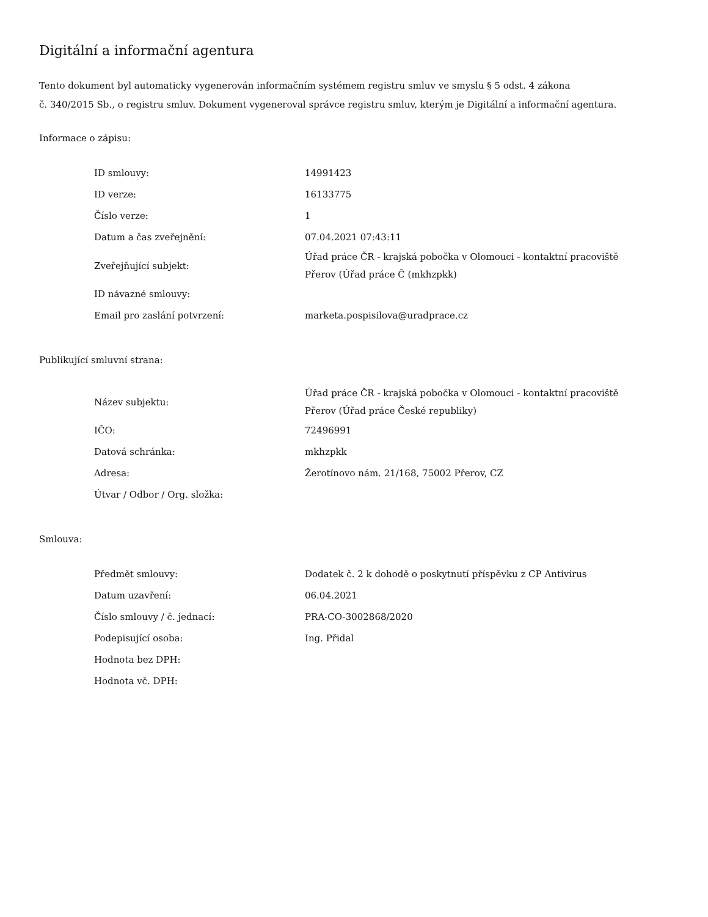Digitální a informační agentura
Tento dokument byl automaticky vygenerován informačním systémem registru smluv ve smyslu § 5 odst. 4 zákona
č. 340/2015 Sb., o registru smluv. Dokument vygeneroval správce registru smluv, kterým je Digitální a informační agentura.
Informace o zápisu:
| ID smlouvy: | 14991423 |
| ID verze: | 16133775 |
| Číslo verze: | 1 |
| Datum a čas zveřejnění: | 07.04.2021 07:43:11 |
| Zveřejňující subjekt: | Úřad práce ČR - krajská pobočka v Olomouci - kontaktní pracoviště Přerov (Úřad práce Č (mkhzpkk) |
| ID návazné smlouvy: | |
| Email pro zaslání potvrzení: | marketa.pospisilova@uradprace.cz |
Publikující smluvní strana:
| Název subjektu: | Úřad práce ČR - krajská pobočka v Olomouci - kontaktní pracoviště Přerov (Úřad práce České republiky) |
| IČO: | 72496991 |
| Datová schránka: | mkhzpkk |
| Adresa: | Žerotínovo nám. 21/168, 75002 Přerov, CZ |
| Útvar / Odbor / Org. složka: | |
Smlouva:
| Předmět smlouvy: | Dodatek č. 2 k dohodě o poskytnutí příspěvku z CP Antivirus |
| Datum uzavření: | 06.04.2021 |
| Číslo smlouvy / č. jednací: | PRA-CO-3002868/2020 |
| Podepisující osoba: | Ing. Přidal |
| Hodnota bez DPH: | |
| Hodnota vč. DPH: | |